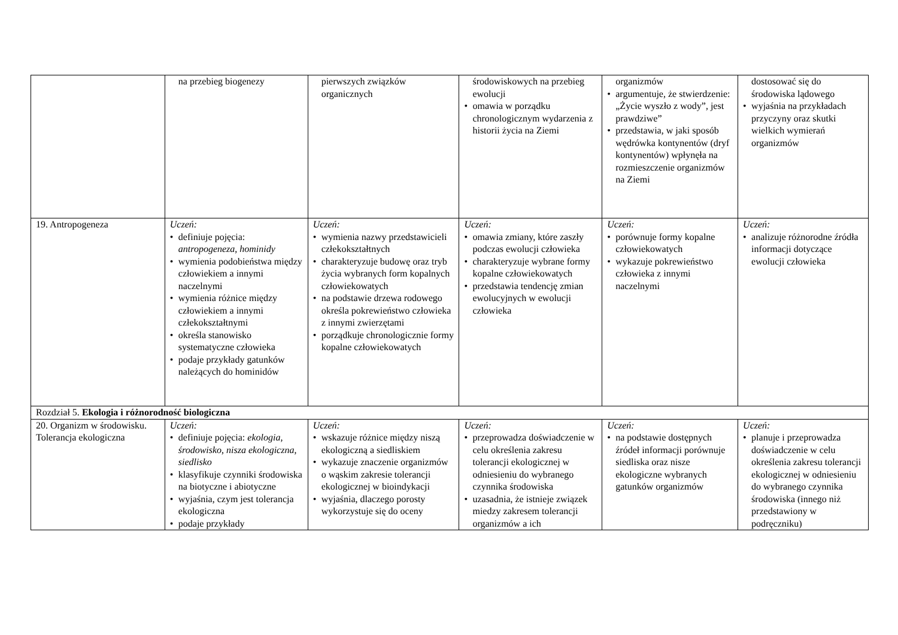| | na przebieg biogenezy | pierwszych związków organicznych | środowiskowych na przebieg ewolucji • omawia w porządku chronologicznym wydarzenia z historii życia na Ziemi | organizmów • argumentuje, że stwierdzenie: „Życie wyszło z wody”, jest prawdziwe” • przedstawia, w jaki sposób wędrówka kontynentów (dryf kontynentów) wpłynęła na rozmieszczenie organizmów na Ziemi | dostosować się do środowiska lądowego • wyjaśnia na przykładach przyczyny oraz skutki wielkich wymierań organizmów |
| 19. Antropogeneza | Uczeń: • definiuje pojęcia: antropogeneza , hominidy • wymienia podobieństwa między człowiekiem a innymi naczelnymi • wymienia różnice między człowiekiem a innymi człekokształtnymi • określa stanowisko systematyczne człowieka • podaje przykłady gatunków należących do hominidów | Uczeń: • wymienia nazwy przedstawicieli człekokształtnych • charakteryzuje budowę oraz tryb życia wybranych form kopalnych człowiekowatych • na podstawie drzewa rodowego określa pokrewieństwo człowieka z innymi zwierzętami • porządkuje chronologicznie formy kopalne człowiekowatych | Uczeń: • omawia zmiany, które zaszły podczas ewolucji człowieka • charakteryzuje wybrane formy kopalne człowiekowatych • przedstawia tendencję zmian ewolucyjnych w ewolucji człowieka | Uczeń: • porównuje formy kopalne człowiekowatych • wykazuje pokrewieństwo człowieka z innymi naczelnymi | Uczeń: • analizuje różnorodne źródła informacji dotyczące ewolucji człowieka |
| Rozdział 5. Ekologia i różnorodność biologiczna | | | | | |
| 20. Organizm w środowisku. Tolerancja ekologiczna | Uczeń: • definiuje pojęcia: ekologia , środowisko , nisza ekologiczna , siedlisko • klasyfikuje czynniki środowiska na biotyczne i abiotyczne • wyjaśnia, czym jest tolerancja ekologiczna • podaje przykłady | Uczeń: • wskazuje różnice między niszą ekologiczną a siedliskiem • wykazuje znaczenie organizmów o wąskim zakresie tolerancji ekologicznej w bioindykacji • wyjaśnia, dlaczego porosty wykorzystuje się do oceny | Uczeń: • przeprowadza doświadczenie w celu określenia zakresu tolerancji ekologicznej w odniesieniu do wybranego czynnika środowiska • uzasadnia, że istnieje związek miedzy zakresem tolerancji organizmów a ich | Uczeń: • na podstawie dostępnych źródeł informacji porównuje siedliska oraz nisze ekologiczne wybranych gatunków organizmów | Uczeń: • planuje i przeprowadza doświadczenie w celu określenia zakresu tolerancji ekologicznej w odniesieniu do wybranego czynnika środowiska (innego niż przedstawiony w podręczniku) |